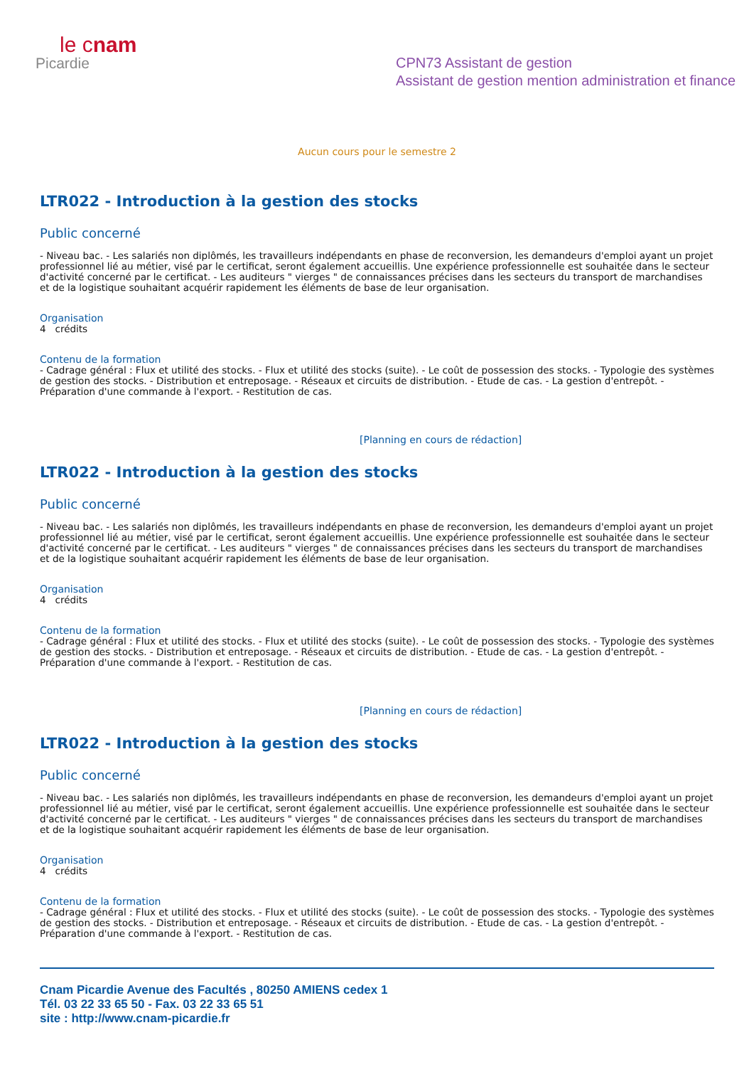le cnam
Picardie
CPN73 Assistant de gestion
Assistant de gestion mention administration et finance
Aucun cours pour le semestre 2
LTR022 - Introduction à la gestion des stocks
Public concerné
- Niveau bac. - Les salariés non diplômés, les travailleurs indépendants en phase de reconversion, les demandeurs d'emploi ayant un projet professionnel lié au métier, visé par le certificat, seront également accueillis. Une expérience professionnelle est souhaitée dans le secteur d'activité concerné par le certificat. - Les auditeurs " vierges " de connaissances précises dans les secteurs du transport de marchandises et de la logistique souhaitant acquérir rapidement les éléments de base de leur organisation.
Organisation
4 crédits
Contenu de la formation
- Cadrage général : Flux et utilité des stocks. - Flux et utilité des stocks (suite). - Le coût de possession des stocks. - Typologie des systèmes de gestion des stocks. - Distribution et entreposage. - Réseaux et circuits de distribution. - Etude de cas. - La gestion d'entrepôt. - Préparation d'une commande à l'export. - Restitution de cas.
[Planning en cours de rédaction]
LTR022 - Introduction à la gestion des stocks
Public concerné
- Niveau bac. - Les salariés non diplômés, les travailleurs indépendants en phase de reconversion, les demandeurs d'emploi ayant un projet professionnel lié au métier, visé par le certificat, seront également accueillis. Une expérience professionnelle est souhaitée dans le secteur d'activité concerné par le certificat. - Les auditeurs " vierges " de connaissances précises dans les secteurs du transport de marchandises et de la logistique souhaitant acquérir rapidement les éléments de base de leur organisation.
Organisation
4 crédits
Contenu de la formation
- Cadrage général : Flux et utilité des stocks. - Flux et utilité des stocks (suite). - Le coût de possession des stocks. - Typologie des systèmes de gestion des stocks. - Distribution et entreposage. - Réseaux et circuits de distribution. - Etude de cas. - La gestion d'entrepôt. - Préparation d'une commande à l'export. - Restitution de cas.
[Planning en cours de rédaction]
LTR022 - Introduction à la gestion des stocks
Public concerné
- Niveau bac. - Les salariés non diplômés, les travailleurs indépendants en phase de reconversion, les demandeurs d'emploi ayant un projet professionnel lié au métier, visé par le certificat, seront également accueillis. Une expérience professionnelle est souhaitée dans le secteur d'activité concerné par le certificat. - Les auditeurs " vierges " de connaissances précises dans les secteurs du transport de marchandises et de la logistique souhaitant acquérir rapidement les éléments de base de leur organisation.
Organisation
4 crédits
Contenu de la formation
- Cadrage général : Flux et utilité des stocks. - Flux et utilité des stocks (suite). - Le coût de possession des stocks. - Typologie des systèmes de gestion des stocks. - Distribution et entreposage. - Réseaux et circuits de distribution. - Etude de cas. - La gestion d'entrepôt. - Préparation d'une commande à l'export. - Restitution de cas.
Cnam Picardie Avenue des Facultés , 80250 AMIENS cedex 1
Tél. 03 22 33 65 50 - Fax. 03 22 33 65 51
site : http://www.cnam-picardie.fr